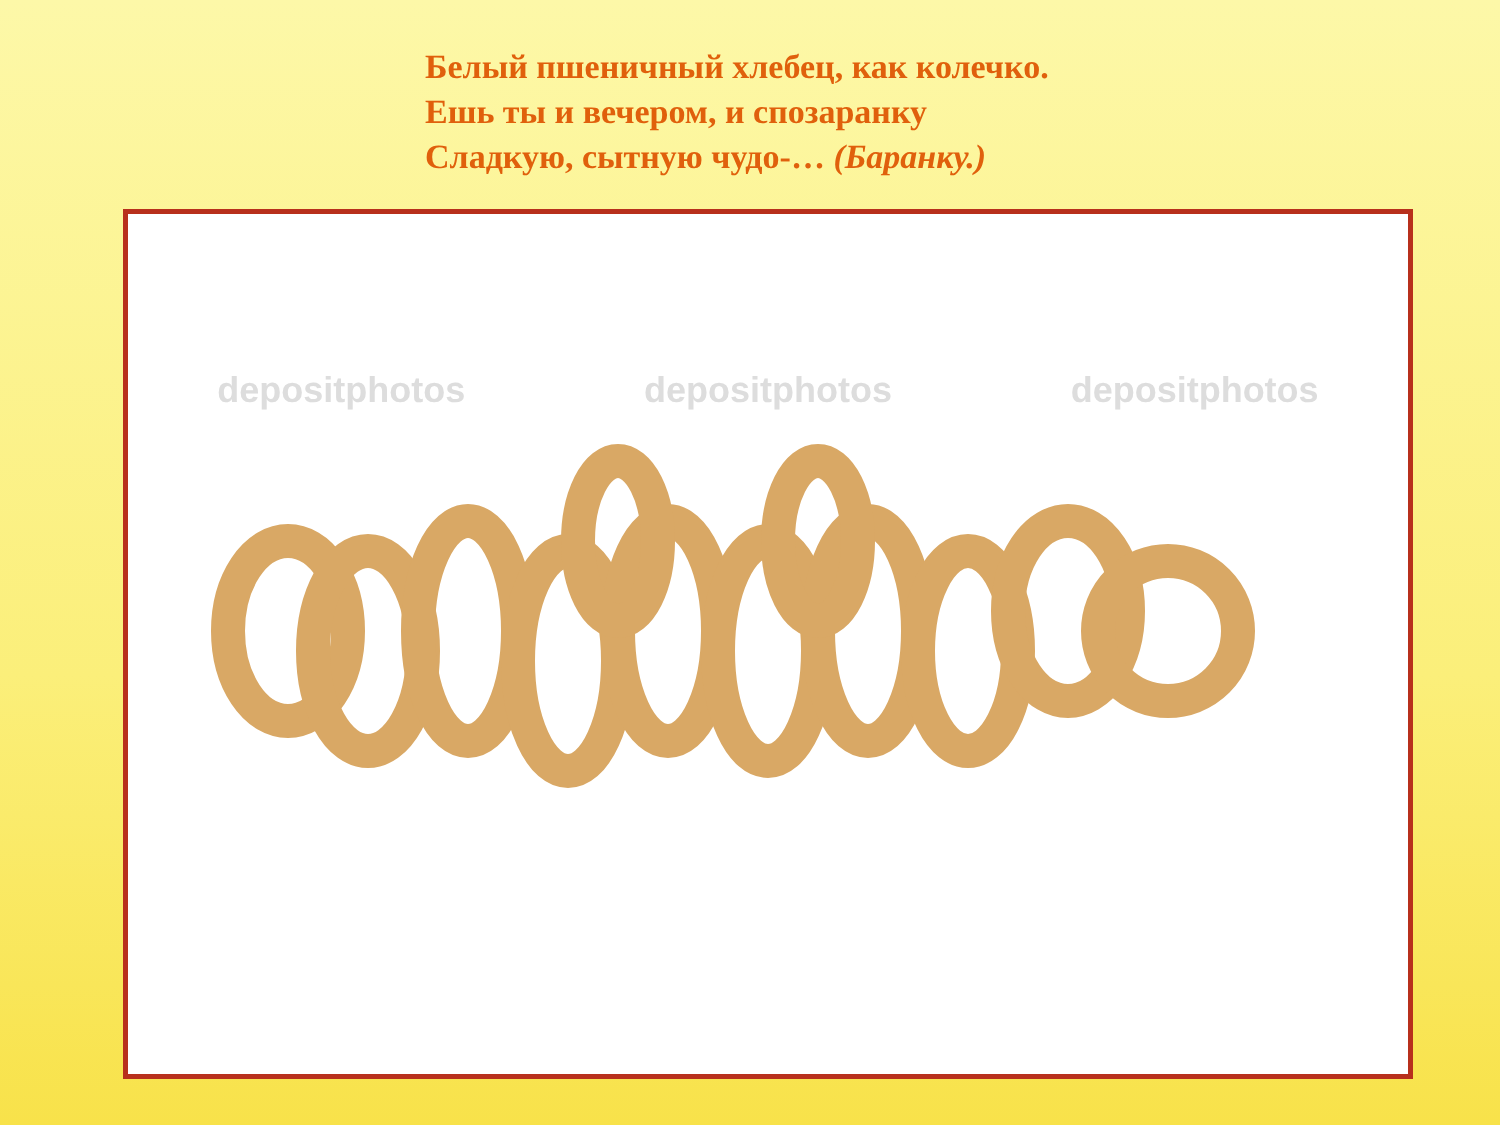Белый пшеничный хлебец, как колечко.
Ешь ты и вечером, и спозаранку
Сладкую, сытную чудо-… (Баранку.)
depositphotos depositphotos depositphotos